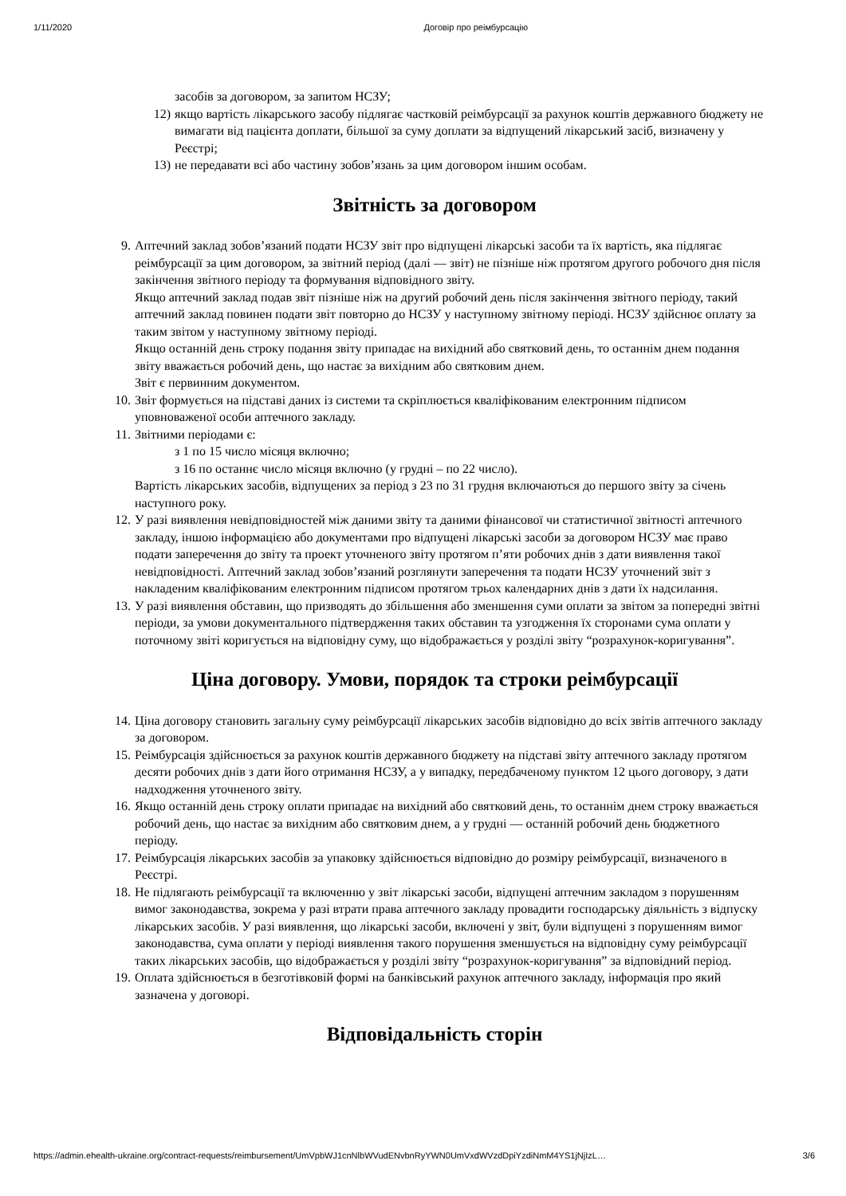1/11/2020 Договір про реімбурсацію
засобів за договором, за запитом НСЗУ;
12) якщо вартість лікарського засобу підлягає частковій реімбурсації за рахунок коштів державного бюджету не вимагати від пацієнта доплати, більшої за суму доплати за відпущений лікарський засіб, визначену у Реєстрі;
13) не передавати всі або частину зобов’язань за цим договором іншим особам.
Звітність за договором
9. Аптечний заклад зобов’язаний подати НСЗУ звіт про відпущені лікарські засоби та їх вартість, яка підлягає реімбурсації за цим договором, за звітний період (далі — звіт) не пізніше ніж протягом другого робочого дня після закінчення звітного періоду та формування відповідного звіту.
Якщо аптечний заклад подав звіт пізніше ніж на другий робочий день після закінчення звітного періоду, такий аптечний заклад повинен подати звіт повторно до НСЗУ у наступному звітному періоді. НСЗУ здійснює оплату за таким звітом у наступному звітному періоді.
Якщо останній день строку подання звіту припадає на вихідний або святковий день, то останнім днем подання звіту вважається робочий день, що настає за вихідним або святковим днем.
Звіт є первинним документом.
10. Звіт формується на підставі даних із системи та скріплюється кваліфікованим електронним підписом уповноваженої особи аптечного закладу.
11. Звітними періодами є:
з 1 по 15 число місяця включно;
з 16 по останнє число місяця включно (у грудні – по 22 число).
Вартість лікарських засобів, відпущених за період з 23 по 31 грудня включаються до першого звіту за січень наступного року.
12. У разі виявлення невідповідностей між даними звіту та даними фінансової чи статистичної звітності аптечного закладу, іншою інформацією або документами про відпущені лікарські засоби за договором НСЗУ має право подати заперечення до звіту та проект уточненого звіту протягом п’яти робочих днів з дати виявлення такої невідповідності. Аптечний заклад зобов’язаний розглянути заперечення та подати НСЗУ уточнений звіт з накладеним кваліфікованим електронним підписом протягом трьох календарних днів з дати їх надсилання.
13. У разі виявлення обставин, що призводять до збільшення або зменшення суми оплати за звітом за попередні звітні періоди, за умови документального підтвердження таких обставин та узгодження їх сторонами сума оплати у поточному звіті коригується на відповідну суму, що відображається у розділі звіту “розрахунок-коригування”.
Ціна договору. Умови, порядок та строки реімбурсації
14. Ціна договору становить загальну суму реімбурсації лікарських засобів відповідно до всіх звітів аптечного закладу за договором.
15. Реімбурсація здійснюється за рахунок коштів державного бюджету на підставі звіту аптечного закладу протягом десяти робочих днів з дати його отримання НСЗУ, а у випадку, передбаченому пунктом 12 цього договору, з дати надходження уточненого звіту.
16. Якщо останній день строку оплати припадає на вихідний або святковий день, то останнім днем строку вважається робочий день, що настає за вихідним або святковим днем, а у грудні — останній робочий день бюджетного періоду.
17. Реімбурсація лікарських засобів за упаковку здійснюється відповідно до розміру реімбурсації, визначеного в Реєстрі.
18. Не підлягають реімбурсації та включенню у звіт лікарські засоби, відпущені аптечним закладом з порушенням вимог законодавства, зокрема у разі втрати права аптечного закладу провадити господарську діяльність з відпуску лікарських засобів. У разі виявлення, що лікарські засоби, включені у звіт, були відпущені з порушенням вимог законодавства, сума оплати у періоді виявлення такого порушення зменшується на відповідну суму реімбурсації таких лікарських засобів, що відображається у розділі звіту “розрахунок-коригування” за відповідний період.
19. Оплата здійснюється в безготівковій формі на банківський рахунок аптечного закладу, інформація про який зазначена у договорі.
Відповідальність сторін
https://admin.ehealth-ukraine.org/contract-requests/reimbursement/UmVpbWJ1cnNlbWVudENvbnRyYWN0UmVxdWVzdDpiYzdiNmM4YS1jNjIzL… 3/6